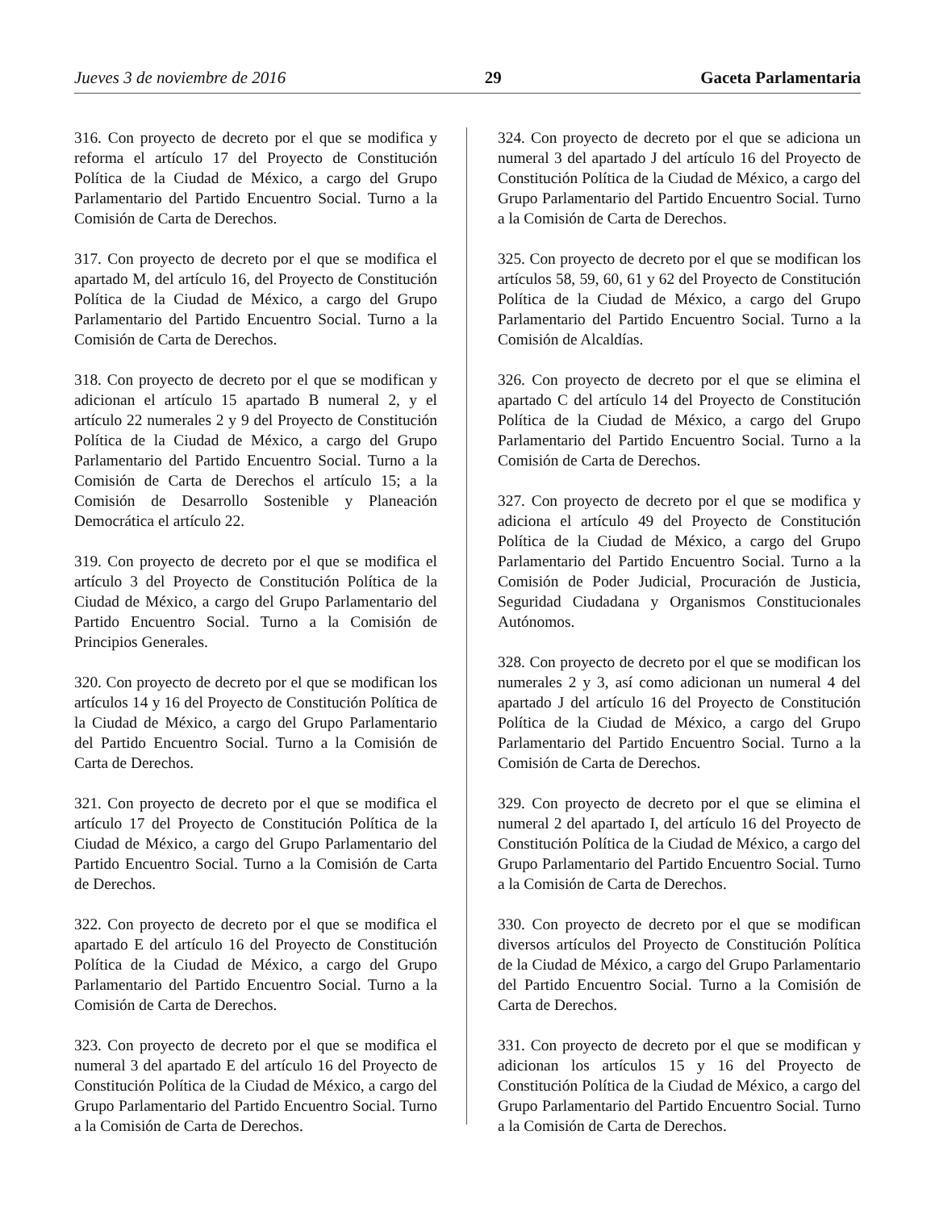Jueves 3 de noviembre de 2016 29 Gaceta Parlamentaria
316. Con proyecto de decreto por el que se modifica y reforma el artículo 17 del Proyecto de Constitución Política de la Ciudad de México, a cargo del Grupo Parlamentario del Partido Encuentro Social. Turno a la Comisión de Carta de Derechos.
317. Con proyecto de decreto por el que se modifica el apartado M, del artículo 16, del Proyecto de Constitución Política de la Ciudad de México, a cargo del Grupo Parlamentario del Partido Encuentro Social. Turno a la Comisión de Carta de Derechos.
318. Con proyecto de decreto por el que se modifican y adicionan el artículo 15 apartado B numeral 2, y el artículo 22 numerales 2 y 9 del Proyecto de Constitución Política de la Ciudad de México, a cargo del Grupo Parlamentario del Partido Encuentro Social. Turno a la Comisión de Carta de Derechos el artículo 15; a la Comisión de Desarrollo Sostenible y Planeación Democrática el artículo 22.
319. Con proyecto de decreto por el que se modifica el artículo 3 del Proyecto de Constitución Política de la Ciudad de México, a cargo del Grupo Parlamentario del Partido Encuentro Social. Turno a la Comisión de Principios Generales.
320. Con proyecto de decreto por el que se modifican los artículos 14 y 16 del Proyecto de Constitución Política de la Ciudad de México, a cargo del Grupo Parlamentario del Partido Encuentro Social. Turno a la Comisión de Carta de Derechos.
321. Con proyecto de decreto por el que se modifica el artículo 17 del Proyecto de Constitución Política de la Ciudad de México, a cargo del Grupo Parlamentario del Partido Encuentro Social. Turno a la Comisión de Carta de Derechos.
322. Con proyecto de decreto por el que se modifica el apartado E del artículo 16 del Proyecto de Constitución Política de la Ciudad de México, a cargo del Grupo Parlamentario del Partido Encuentro Social. Turno a la Comisión de Carta de Derechos.
323. Con proyecto de decreto por el que se modifica el numeral 3 del apartado E del artículo 16 del Proyecto de Constitución Política de la Ciudad de México, a cargo del Grupo Parlamentario del Partido Encuentro Social. Turno a la Comisión de Carta de Derechos.
324. Con proyecto de decreto por el que se adiciona un numeral 3 del apartado J del artículo 16 del Proyecto de Constitución Política de la Ciudad de México, a cargo del Grupo Parlamentario del Partido Encuentro Social. Turno a la Comisión de Carta de Derechos.
325. Con proyecto de decreto por el que se modifican los artículos 58, 59, 60, 61 y 62 del Proyecto de Constitución Política de la Ciudad de México, a cargo del Grupo Parlamentario del Partido Encuentro Social. Turno a la Comisión de Alcaldías.
326. Con proyecto de decreto por el que se elimina el apartado C del artículo 14 del Proyecto de Constitución Política de la Ciudad de México, a cargo del Grupo Parlamentario del Partido Encuentro Social. Turno a la Comisión de Carta de Derechos.
327. Con proyecto de decreto por el que se modifica y adiciona el artículo 49 del Proyecto de Constitución Política de la Ciudad de México, a cargo del Grupo Parlamentario del Partido Encuentro Social. Turno a la Comisión de Poder Judicial, Procuración de Justicia, Seguridad Ciudadana y Organismos Constitucionales Autónomos.
328. Con proyecto de decreto por el que se modifican los numerales 2 y 3, así como adicionan un numeral 4 del apartado J del artículo 16 del Proyecto de Constitución Política de la Ciudad de México, a cargo del Grupo Parlamentario del Partido Encuentro Social. Turno a la Comisión de Carta de Derechos.
329. Con proyecto de decreto por el que se elimina el numeral 2 del apartado I, del artículo 16 del Proyecto de Constitución Política de la Ciudad de México, a cargo del Grupo Parlamentario del Partido Encuentro Social. Turno a la Comisión de Carta de Derechos.
330. Con proyecto de decreto por el que se modifican diversos artículos del Proyecto de Constitución Política de la Ciudad de México, a cargo del Grupo Parlamentario del Partido Encuentro Social. Turno a la Comisión de Carta de Derechos.
331. Con proyecto de decreto por el que se modifican y adicionan los artículos 15 y 16 del Proyecto de Constitución Política de la Ciudad de México, a cargo del Grupo Parlamentario del Partido Encuentro Social. Turno a la Comisión de Carta de Derechos.